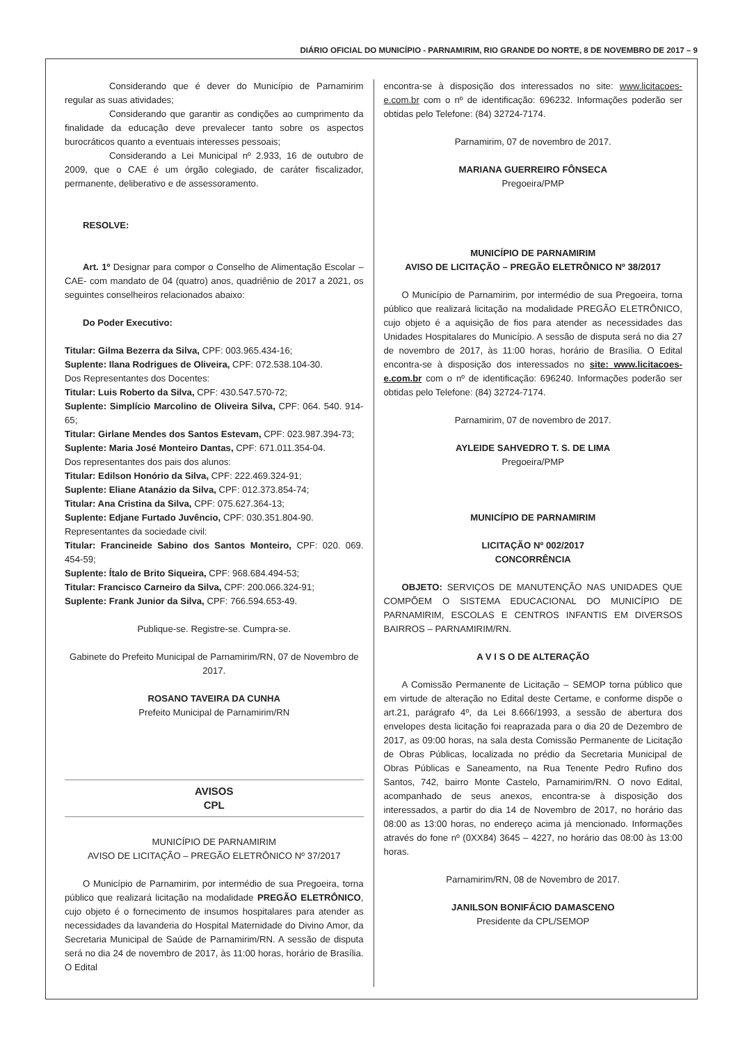DIÁRIO OFICIAL DO MUNICÍPIO - PARNAMIRIM, RIO GRANDE DO NORTE, 8 DE NOVEMBRO DE 2017 – 9
Considerando que é dever do Município de Parnamirim regular as suas atividades;
Considerando que garantir as condições ao cumprimento da finalidade da educação deve prevalecer tanto sobre os aspectos burocráticos quanto a eventuais interesses pessoais;
Considerando a Lei Municipal nº 2.933, 16 de outubro de 2009, que o CAE é um órgão colegiado, de caráter fiscalizador, permanente, deliberativo e de assessoramento.
RESOLVE:
Art. 1º Designar para compor o Conselho de Alimentação Escolar – CAE- com mandato de 04 (quatro) anos, quadriênio de 2017 a 2021, os seguintes conselheiros relacionados abaixo:
Do Poder Executivo:
Titular: Gilma Bezerra da Silva, CPF: 003.965.434-16;
Suplente: Ilana Rodrigues de Oliveira, CPF: 072.538.104-30.
Dos Representantes dos Docentes:
Titular: Luis Roberto da Silva, CPF: 430.547.570-72;
Suplente: Simplício Marcolino de Oliveira Silva, CPF: 064. 540. 914-65;
Titular: Girlane Mendes dos Santos Estevam, CPF: 023.987.394-73;
Suplente: Maria José Monteiro Dantas, CPF: 671.011.354-04.
Dos representantes dos pais dos alunos:
Titular: Edilson Honório da Silva, CPF: 222.469.324-91;
Suplente: Eliane Atanázio da Silva, CPF: 012.373.854-74;
Titular: Ana Cristina da Silva, CPF: 075.627.364-13;
Suplente: Edjane Furtado Juvêncio, CPF: 030.351.804-90.
Representantes da sociedade civil:
Titular: Francineide Sabino dos Santos Monteiro, CPF: 020. 069. 454-59;
Suplente: Ítalo de Brito Siqueira, CPF: 968.684.494-53;
Titular: Francisco Carneiro da Silva, CPF: 200.066.324-91;
Suplente: Frank Junior da Silva, CPF: 766.594.653-49.
Publique-se. Registre-se. Cumpra-se.
Gabinete do Prefeito Municipal de Parnamirim/RN, 07 de Novembro de 2017.
ROSANO TAVEIRA DA CUNHA
Prefeito Municipal de Parnamirim/RN
AVISOS
CPL
MUNICÍPIO DE PARNAMIRIM
AVISO DE LICITAÇÃO – PREGÃO ELETRÔNICO Nº 37/2017
O Município de Parnamirim, por intermédio de sua Pregoeira, torna público que realizará licitação na modalidade PREGÃO ELETRÔNICO, cujo objeto é o fornecimento de insumos hospitalares para atender as necessidades da lavanderia do Hospital Maternidade do Divino Amor, da Secretaria Municipal de Saúde de Parnamirim/RN. A sessão de disputa será no dia 24 de novembro de 2017, às 11:00 horas, horário de Brasília. O Edital
encontra-se à disposição dos interessados no site: www.licitacoes-e.com.br com o nº de identificação: 696232. Informações poderão ser obtidas pelo Telefone: (84) 32724-7174.
Parnamirim, 07 de novembro de 2017.
MARIANA GUERREIRO FÔNSECA
Pregoeira/PMP
MUNICÍPIO DE PARNAMIRIM
AVISO DE LICITAÇÃO – PREGÃO ELETRÔNICO Nº 38/2017
O Município de Parnamirim, por intermédio de sua Pregoeira, torna público que realizará licitação na modalidade PREGÃO ELETRÔNICO, cujo objeto é a aquisição de fios para atender as necessidades das Unidades Hospitalares do Município. A sessão de disputa será no dia 27 de novembro de 2017, às 11:00 horas, horário de Brasília. O Edital encontra-se à disposição dos interessados no site: www.licitacoes-e.com.br com o nº de identificação: 696240. Informações poderão ser obtidas pelo Telefone: (84) 32724-7174.
Parnamirim, 07 de novembro de 2017.
AYLEIDE SAHVEDRO T. S. DE LIMA
Pregoeira/PMP
MUNICÍPIO DE PARNAMIRIM
LICITAÇÃO Nº 002/2017
CONCORRÊNCIA
OBJETO: SERVIÇOS DE MANUTENÇÃO NAS UNIDADES QUE COMPÕEM O SISTEMA EDUCACIONAL DO MUNICÍPIO DE PARNAMIRIM, ESCOLAS E CENTROS INFANTIS EM DIVERSOS BAIRROS – PARNAMIRIM/RN.
A V I S O DE ALTERAÇÃO
A Comissão Permanente de Licitação – SEMOP torna público que em virtude de alteração no Edital deste Certame, e conforme dispõe o art.21, parágrafo 4º, da Lei 8.666/1993, a sessão de abertura dos envelopes desta licitação foi reaprazada para o dia 20 de Dezembro de 2017, as 09:00 horas, na sala desta Comissão Permanente de Licitação de Obras Públicas, localizada no prédio da Secretaria Municipal de Obras Públicas e Saneamento, na Rua Tenente Pedro Rufino dos Santos, 742, bairro Monte Castelo, Parnamirim/RN. O novo Edital, acompanhado de seus anexos, encontra-se à disposição dos interessados, a partir do dia 14 de Novembro de 2017, no horário das 08:00 as 13:00 horas, no endereço acima já mencionado. Informações através do fone nº (0XX84) 3645 – 4227, no horário das 08:00 às 13:00 horas.
Parnamirim/RN, 08 de Novembro de 2017.
JANILSON BONIFÁCIO DAMASCENO
Presidente da CPL/SEMOP